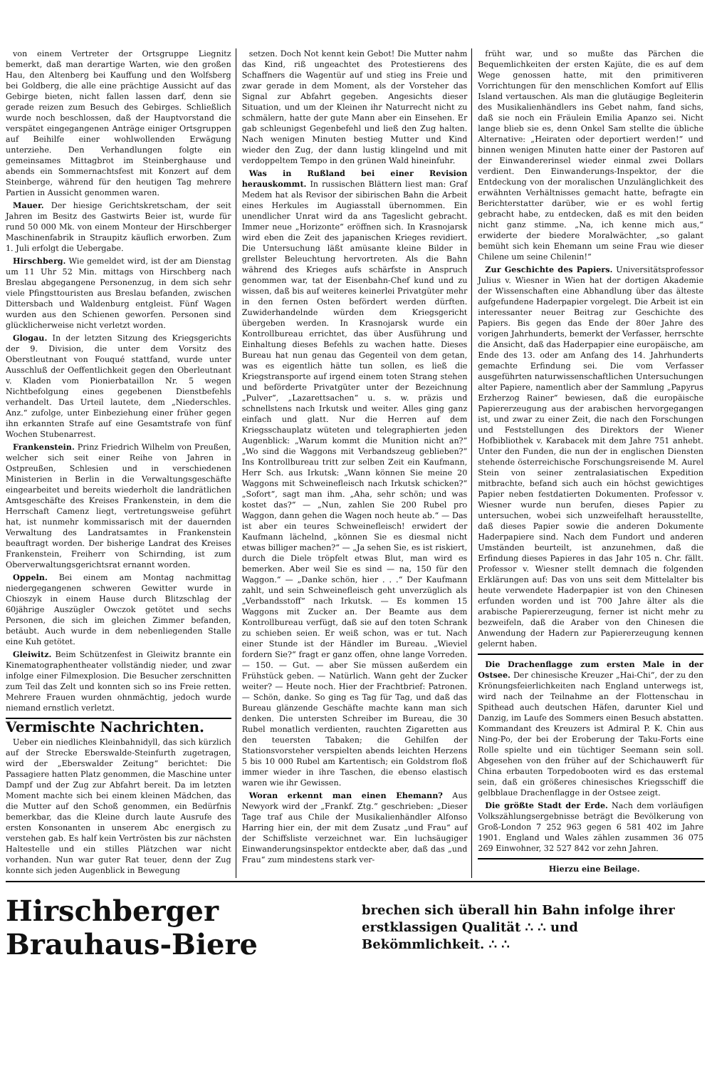von einem Vertreter der Ortsgruppe Liegnitz bemerkt, daß man derartige Warten, wie den großen Hau, den Altenberg bei Kauffung und den Wolfsberg bei Goldberg, die alle eine prächtige Aussicht auf das Gebirge bieten, nicht fallen lassen darf, denn sie gerade reizen zum Besuch des Gebirges. Schließlich wurde noch beschlossen, daß der Hauptvorstand die verspätet eingegangenen Anträge einiger Ortsgruppen auf Beihilfe einer wohlwollenden Erwägung unterziehe. Den Verhandlungen folgte ein gemeinsames Mittagbrot im Steinberghause und abends ein Sommernachtsfest mit Konzert auf dem Steinberge, während für den heutigen Tag mehrere Partien in Aussicht genommen waren.
Mauer. Der hiesige Gerichtskretscham, der seit Jahren im Besitz des Gastwirts Beier ist, wurde für rund 50 000 Mk. von einem Monteur der Hirschberger Maschinenfabrik in Straupitz käuflich erworben. Zum 1. Juli erfolgt die Uebergabe.
Hirschberg. Wie gemeldet wird, ist der am Dienstag um 11 Uhr 52 Min. mittags von Hirschberg nach Breslau abgegangene Personenzug, in dem sich sehr viele Pfingsttouristen aus Breslau befanden, zwischen Dittersbach und Waldenburg entgleist. Fünf Wagen wurden aus den Schienen geworfen. Personen sind glücklicherweise nicht verletzt worden.
Glogau. In der letzten Sitzung des Kriegsgerichts der 9. Division, die unter dem Vorsitz des Oberstleutnant von Fouqué stattfand, wurde unter Ausschluß der Oeffentlichkeit gegen den Oberleutnant v. Kladen vom Pionierbataillon Nr. 5 wegen Nichtbefolgung eines gegebenen Dienstbefehls verhandelt. Das Urteil lautete, dem „Niederschles. Anz.“ zufolge, unter Einbeziehung einer früher gegen ihn erkannten Strafe auf eine Gesamtstrafe von fünf Wochen Stubenarrest.
Frankenstein. Prinz Friedrich Wilhelm von Preußen, welcher sich seit einer Reihe von Jahren in Ostpreußen, Schlesien und in verschiedenen Ministerien in Berlin in die Verwaltungsgeschäfte eingearbeitet und bereits wiederholt die landrätlichen Amtsgeschäfte des Kreises Frankenstein, in dem die Herrschaft Camenz liegt, vertretungsweise geführt hat, ist nunmehr kommissarisch mit der dauernden Verwaltung des Landratsamtes in Frankenstein beauftragt worden. Der bisherige Landrat des Kreises Frankenstein, Freiherr von Schirnding, ist zum Oberverwaltungsgerichtsrat ernannt worden.
Oppeln. Bei einem am Montag nachmittag niedergegangenen schweren Gewitter wurde in Chioszyk in einem Hause durch Blitzschlag der 60jährige Auszügler Owczok getötet und sechs Personen, die sich im gleichen Zimmer befanden, betäubt. Auch wurde in dem nebenliegenden Stalle eine Kuh getötet.
Gleiwitz. Beim Schützenfest in Gleiwitz brannte ein Kinematographentheater vollständig nieder, und zwar infolge einer Filmexplosion. Die Besucher zerschnitten zum Teil das Zelt und konnten sich so ins Freie retten. Mehrere Frauen wurden ohnmächtig, jedoch wurde niemand ernstlich verletzt.
Vermischte Nachrichten.
Ueber ein niedliches Kleinbahnidyll, das sich kürzlich auf der Strecke Eberswalde-Steinfurth zugetragen, wird der „Eberswalder Zeitung“ berichtet: Die Passagiere hatten Platz genommen, die Maschine unter Dampf und der Zug zur Abfahrt bereit. Da im letzten Moment machte sich bei einem kleinen Mädchen, das die Mutter auf den Schoß genommen, ein Bedürfnis bemerkbar, das die Kleine durch laute Ausrufe des ersten Konsonanten in unserem Abc energisch zu verstehen gab. Es half kein Vertrösten bis zur nächsten Haltestelle und ein stilles Plätzchen war nicht vorhanden. Nun war guter Rat teuer, denn der Zug konnte sich jeden Augenblick in Bewegung
setzen. Doch Not kennt kein Gebot! Die Mutter nahm das Kind, riß ungeachtet des Protestierens des Schaffners die Wagentür auf und stieg ins Freie und zwar gerade in dem Moment, als der Vorsteher das Signal zur Abfahrt gegeben. Angesichts dieser Situation, und um der Kleinen ihr Naturrecht nicht zu schmälern, hatte der gute Mann aber ein Einsehen. Er gab schleunigst Gegenbefehl und ließ den Zug halten. Nach wenigen Minuten bestieg Mutter und Kind wieder den Zug, der dann lustig klingelnd und mit verdoppeltem Tempo in den grünen Wald hineinfuhr.
Was in Rußland bei einer Revision herauskommt. In russischen Blättern liest man: Graf Medem hat als Revisor der sibirischen Bahn die Arbeit eines Herkules im Augiasstall übernommen. Ein unendlicher Unrat wird da ans Tageslicht gebracht. Immer neue „Horizonte“ eröffnen sich. In Krasnojarsk wird eben die Zeit des japanischen Krieges revidiert. Die Untersuchung läßt amüsante kleine Bilder in grellster Beleuchtung hervortreten. Als die Bahn während des Krieges aufs schärfste in Anspruch genommen war, tat der Eisenbahn-Chef kund und zu wissen, daß bis auf weiteres keinerlei Privatgüter mehr in den fernen Osten befördert werden dürften. Zuwiderhandelnde würden dem Kriegsgericht übergeben werden. In Krasnojarsk wurde ein Kontrollbureau errichtet, das über Ausführung und Einhaltung dieses Befehls zu wachen hatte. Dieses Bureau hat nun genau das Gegenteil von dem getan, was es eigentlich hätte tun sollen, es ließ die Kriegstransporte auf irgend einem toten Strang stehen und beförderte Privatgüter unter der Bezeichnung „Pulver“, „Lazarettsachen“ u. s. w. präzis und schnellstens nach Irkutsk und weiter. Alles ging ganz einfach und glatt. Nur die Herren auf dem Kriegsschauplatz wüteten und telegraphierten jeden Augenblick: „Warum kommt die Munition nicht an?“ „Wo sind die Waggons mit Verbandszeug geblieben?“ Ins Kontrollbureau tritt zur selben Zeit ein Kaufmann, Herr Sch. aus Irkutsk: „Wann können Sie meine 20 Waggons mit Schweinefleisch nach Irkutsk schicken?“ „Sofort“, sagt man ihm. „Aha, sehr schön; und was kostet das?“ — „Nun, zahlen Sie 200 Rubel pro Waggon, dann gehen die Wagen noch heute ab.“ — Das ist aber ein teures Schweinefleisch! erwidert der Kaufmann lächelnd, „können Sie es diesmal nicht etwas billiger machen?“ — „Ja sehen Sie, es ist riskiert, durch die Diele tröpfelt etwas Blut, man wird es bemerken. Aber weil Sie es sind — na, 150 für den Waggon.“ — „Danke schön, hier . . .“ Der Kaufmann zahlt, und sein Schweinefleisch geht unverzüglich als „Verbandsstoff“ nach Irkutsk. — Es kommen 15 Waggons mit Zucker an. Der Beamte aus dem Kontrollbureau verfügt, daß sie auf den toten Schrank zu schieben seien. Er weiß schon, was er tut. Nach einer Stunde ist der Händler im Bureau. „Wieviel fordern Sie?“ fragt er ganz offen, ohne lange Vorreden. — 150. — Gut. — aber Sie müssen außerdem ein Frühstück geben. — Natürlich. Wann geht der Zucker weiter? — Heute noch. Hier der Frachtbrief: Patronen. — Schön, danke. So ging es Tag für Tag, und daß das Bureau glänzende Geschäfte machte kann man sich denken. Die untersten Schreiber im Bureau, die 30 Rubel monatlich verdienten, rauchten Zigaretten aus den teuersten Tabaken; die Gehilfen der Stationsvorsteher verspielten abends leichten Herzens 5 bis 10 000 Rubel am Kartentisch; ein Goldstrom floß immer wieder in ihre Taschen, die ebenso elastisch waren wie ihr Gewissen.
Woran erkennt man einen Ehemann? Aus Newyork wird der „Frankf. Ztg.“ geschrieben: „Dieser Tage traf aus Chile der Musikalienhändler Alfonso Harring hier ein, der mit dem Zusatz „und Frau“ auf der Schiffsliste verzeichnet war. Ein luchsäugiger Einwanderungsinspektor entdeckte aber, daß das „und Frau“ zum mindestens stark ver-
früht war, und so mußte das Pärchen die Bequemlichkeiten der ersten Kajüte, die es auf dem Wege genossen hatte, mit den primitiveren Vorrichtungen für den menschlichen Komfort auf Ellis Island vertauschen. Als man die glutäugige Begleiterin des Musikalienhändlers ins Gebet nahm, fand sichs, daß sie noch ein Fräulein Emilia Apanzo sei. Nicht lange blieb sie es, denn Onkel Sam stellte die übliche Alternative: „Heiraten oder deportiert werden!“ und binnen wenigen Minuten hatte einer der Pastoren auf der Einwandererinsel wieder einmal zwei Dollars verdient. Den Einwanderungs-Inspektor, der die Entdeckung von der moralischen Unzulänglichkeit des erwähnten Verhältnisses gemacht hatte, befragte ein Berichterstatter darüber, wie er es wohl fertig gebracht habe, zu entdecken, daß es mit den beiden nicht ganz stimme. „Na, ich kenne mich aus,“ erwiderte der biedere Moralwächter, „so galant bemüht sich kein Ehemann um seine Frau wie dieser Chilene um seine Chilenin!“
Zur Geschichte des Papiers. Universitätsprofessor Julius v. Wiesner in Wien hat der dortigen Akademie der Wissenschaften eine Abhandlung über das älteste aufgefundene Haderpapier vorgelegt. Die Arbeit ist ein interessanter neuer Beitrag zur Geschichte des Papiers. Bis gegen das Ende der 80er Jahre des vorigen Jahrhunderts, bemerkt der Verfasser, herrschte die Ansicht, daß das Haderpapier eine europäische, am Ende des 13. oder am Anfang des 14. Jahrhunderts gemachte Erfindung sei. Die vom Verfasser ausgeführten naturwissenschaftlichen Untersuchungen alter Papiere, namentlich aber der Sammlung „Papyrus Erzherzog Rainer“ bewiesen, daß die europäische Papiererzeugung aus der arabischen hervorgegangen ist, und zwar zu einer Zeit, die nach den Forschungen und Feststellungen des Direktors der Wiener Hofbibliothek v. Karabacek mit dem Jahre 751 anhebt. Unter den Funden, die nun der in englischen Diensten stehende österreichische Forschungsreisende M. Aurel Stein von seiner zentralasiatischen Expedition mitbrachte, befand sich auch ein höchst gewichtiges Papier neben festdatierten Dokumenten. Professor v. Wiesner wurde nun berufen, dieses Papier zu untersuchen, wobei sich unzweifelhaft herausstellte, daß dieses Papier sowie die anderen Dokumente Haderpapiere sind. Nach dem Fundort und anderen Umständen beurteilt, ist anzunehmen, daß die Erfindung dieses Papieres in das Jahr 105 n. Chr. fällt. Professor v. Wiesner stellt demnach die folgenden Erklärungen auf: Das von uns seit dem Mittelalter bis heute verwendete Haderpapier ist von den Chinesen erfunden worden und ist 700 Jahre älter als die arabische Papiererzeugung, ferner ist nicht mehr zu bezweifeln, daß die Araber von den Chinesen die Anwendung der Hadern zur Papiererzeugung kennen gelernt haben.
Die Drachenflagge zum ersten Male in der Ostsee. Der chinesische Kreuzer „Hai-Chi“, der zu den Krönungsfeierlichkeiten nach England unterwegs ist, wird nach der Teilnahme an der Flottenschau in Spithead auch deutschen Häfen, darunter Kiel und Danzig, im Laufe des Sommers einen Besuch abstatten. Kommandant des Kreuzers ist Admiral P. K. Chin aus Ning-Po, der bei der Eroberung der Taku-Forts eine Rolle spielte und ein tüchtiger Seemann sein soll. Abgesehen von den früher auf der Schichauwerft für China erbauten Torpedobooten wird es das erstemal sein, daß ein größeres chinesisches Kriegsschiff die gelbblaue Drachenflagge in der Ostsee zeigt.
Die größte Stadt der Erde. Nach dem vorläufigen Volkszählungsergebnisse beträgt die Bevölkerung von Groß-London 7 252 963 gegen 6 581 402 im Jahre 1901. England und Wales zählen zusammen 36 075 269 Einwohner, 32 527 842 vor zehn Jahren.
Hierzu eine Beilage.
Hirschberger Brauhaus-Biere
brechen sich überall hin Bahn infolge ihrer erstklassigen Qualität ∴ ∴ und Bekömmlichkeit. ∴ ∴